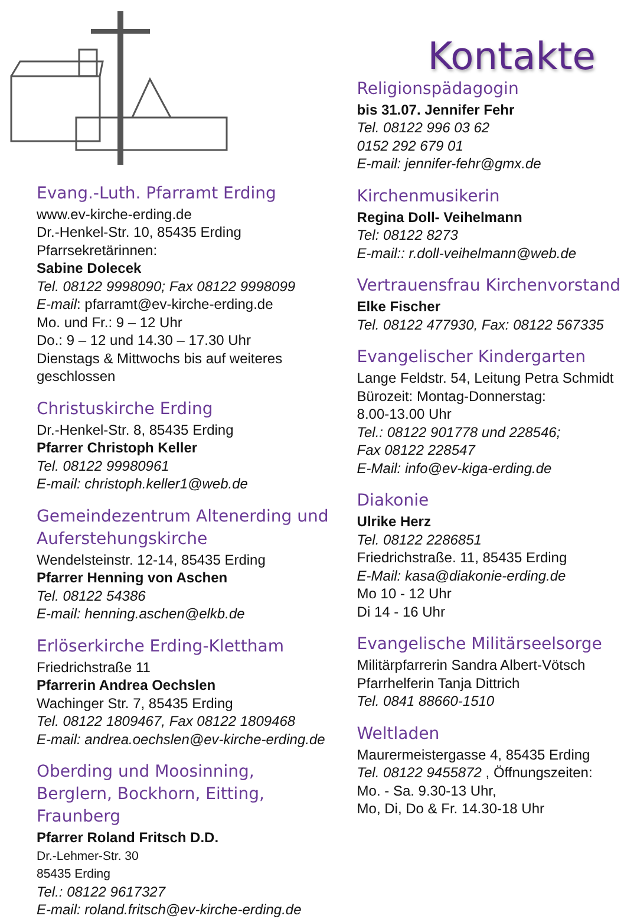Evang.-Luth. Pfarramt Erding
www.ev-kirche-erding.de
Dr.-Henkel-Str. 10, 85435 Erding
Pfarrsekretärinnen:
Sabine Dolecek
Tel. 08122 9998090; Fax 08122 9998099
E-mail: pfarramt@ev-kirche-erding.de
Mo. und Fr.: 9 – 12 Uhr
Do.: 9 – 12 und 14.30 – 17.30 Uhr
Dienstags & Mittwochs bis auf weiteres geschlossen
Christuskirche Erding
Dr.-Henkel-Str. 8, 85435 Erding
Pfarrer Christoph Keller
Tel. 08122 99980961
E-mail: christoph.keller1@web.de
Gemeindezentrum Altenerding und Auferstehungskirche
Wendelsteinstr. 12-14, 85435 Erding
Pfarrer Henning von Aschen
Tel. 08122 54386
E-mail: henning.aschen@elkb.de
Erlöserkirche Erding-Klettham
Friedrichstraße 11
Pfarrerin Andrea Oechslen
Wachinger Str. 7, 85435 Erding
Tel. 08122 1809467, Fax 08122 1809468
E-mail: andrea.oechslen@ev-kirche-erding.de
Oberding und Moosinning, Berglern, Bockhorn, Eitting, Fraunberg
Pfarrer Roland Fritsch D.D.
Dr.-Lehmer-Str. 30
85435 Erding
Tel.: 08122 9617327
E-mail: roland.fritsch@ev-kirche-erding.de
Kontakte
Religionspädagogin
bis 31.07. Jennifer Fehr
Tel. 08122 996 03 62
0152 292 679 01
E-mail: jennifer-fehr@gmx.de
Kirchenmusikerin
Regina Doll- Veihelmann
Tel: 08122 8273
E-mail:: r.doll-veihelmann@web.de
Vertrauensfrau Kirchenvorstand
Elke Fischer
Tel. 08122 477930, Fax: 08122 567335
Evangelischer Kindergarten
Lange Feldstr. 54, Leitung Petra Schmidt
Bürozeit: Montag-Donnerstag:
8.00-13.00 Uhr
Tel.: 08122 901778 und 228546;
Fax 08122 228547
E-Mail: info@ev-kiga-erding.de
Diakonie
Ulrike Herz
Tel. 08122 2286851
Friedrichstraße. 11, 85435 Erding
E-Mail: kasa@diakonie-erding.de
Mo 10 - 12 Uhr
Di 14 - 16 Uhr
Evangelische Militärseelsorge
Militärpfarrerin Sandra Albert-Vötsch
Pfarrhelferin Tanja Dittrich
Tel. 0841 88660-1510
Weltladen
Maurermeistergasse 4, 85435 Erding
Tel. 08122 9455872 , Öffnungszeiten:
Mo. - Sa. 9.30-13 Uhr,
Mo, Di, Do & Fr. 14.30-18 Uhr